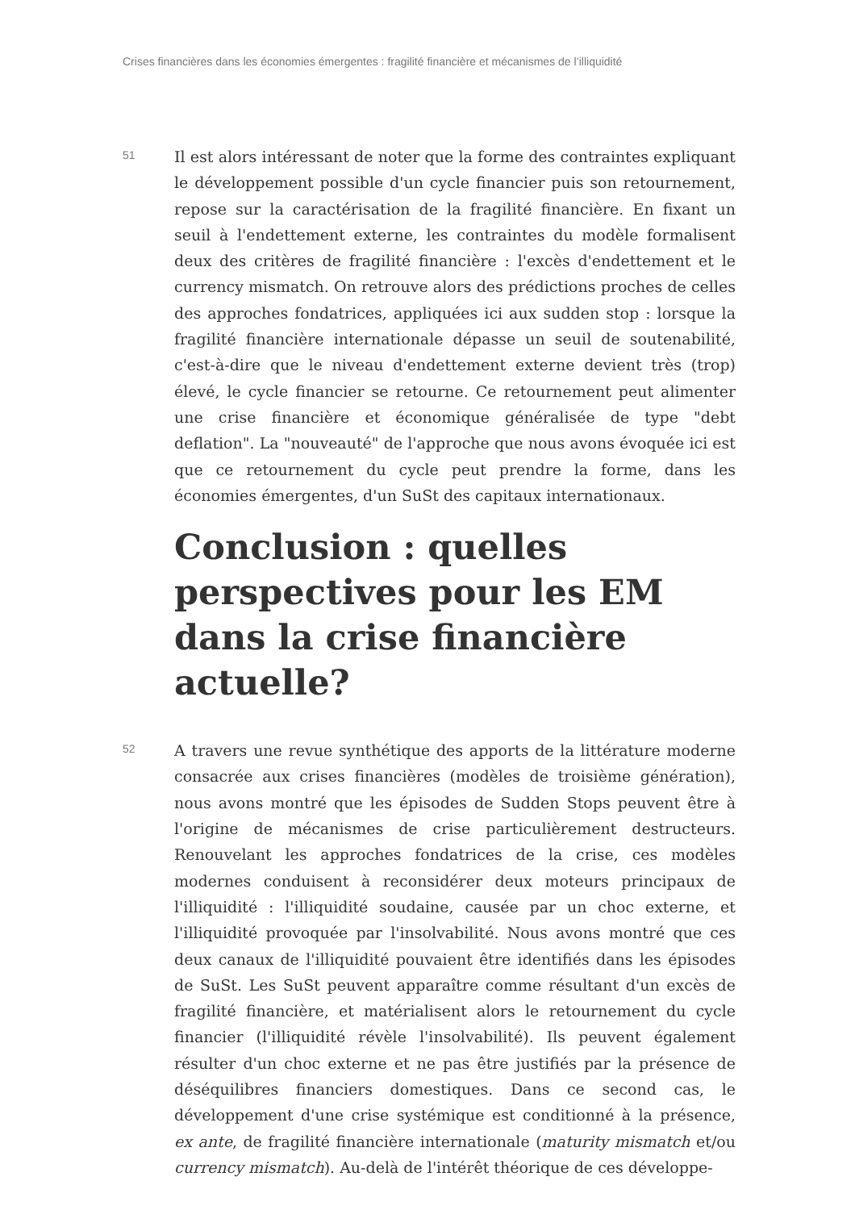Crises financières dans les économies émergentes : fragilité financière et mécanismes de l’illiquidité
51
Il est alors intéressant de noter que la forme des contraintes expliquant le développement possible d'un cycle financier puis son retournement, repose sur la caractérisation de la fragilité financière. En fixant un seuil à l'endettement externe, les contraintes du modèle formalisent deux des critères de fragilité financière : l'excès d'endettement et le currency mismatch. On retrouve alors des prédictions proches de celles des approches fondatrices, appliquées ici aux sudden stop : lorsque la fragilité financière internationale dépasse un seuil de soutenabilité, c'est-à-dire que le niveau d'endettement externe devient très (trop) élevé, le cycle financier se retourne. Ce retournement peut alimenter une crise financière et économique généralisée de type "debt deflation". La "nouveauté" de l'approche que nous avons évoquée ici est que ce retournement du cycle peut prendre la forme, dans les économies émergentes, d'un SuSt des capitaux internationaux.
Conclusion : quelles perspectives pour les EM dans la crise financière actuelle?
52
A travers une revue synthétique des apports de la littérature moderne consacrée aux crises financières (modèles de troisième génération), nous avons montré que les épisodes de Sudden Stops peuvent être à l'origine de mécanismes de crise particulièrement destructeurs. Renouvelant les approches fondatrices de la crise, ces modèles modernes conduisent à reconsidérer deux moteurs principaux de l'illiquidité : l'illiquidité soudaine, causée par un choc externe, et l'illiquidité provoquée par l'insolvabilité. Nous avons montré que ces deux canaux de l'illiquidité pouvaient être identifiés dans les épisodes de SuSt. Les SuSt peuvent apparaître comme résultant d'un excès de fragilité financière, et matérialisent alors le retournement du cycle financier (l'illiquidité révèle l'insolvabilité). Ils peuvent également résulter d'un choc externe et ne pas être justifiés par la présence de déséquilibres financiers domestiques. Dans ce second cas, le développement d'une crise systémique est conditionné à la présence, ex ante, de fragilité financière internationale (maturity mismatch et/ou currency mismatch). Au-delà de l'intérêt théorique de ces développe-